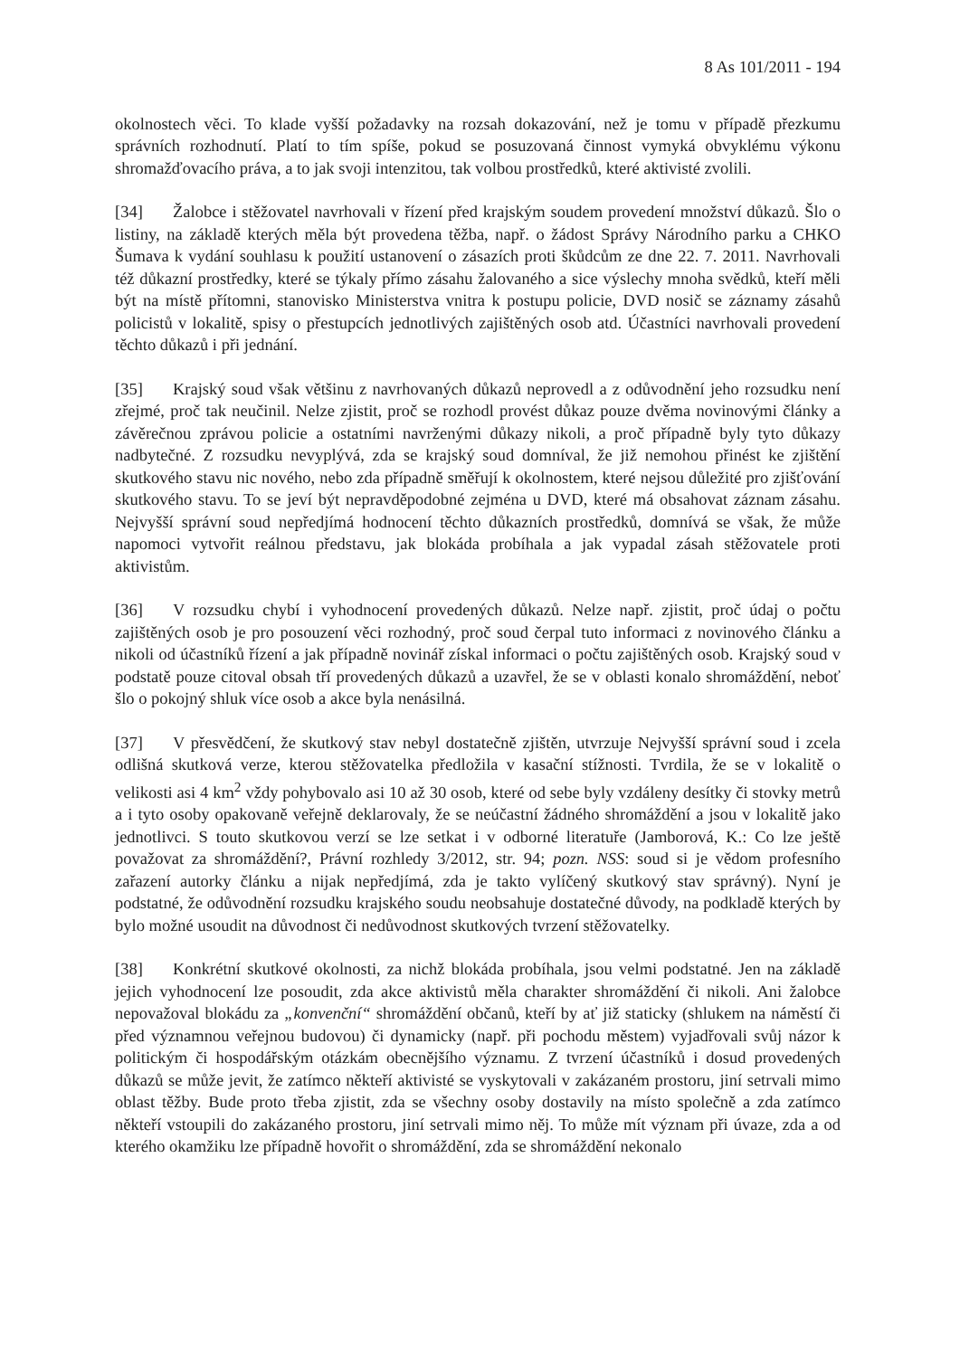8 As 101/2011 - 194
okolnostech věci. To klade vyšší požadavky na rozsah dokazování, než je tomu v případě přezkumu správních rozhodnutí. Platí to tím spíše, pokud se posuzovaná činnost vymyká obvyklému výkonu shromažďovacího práva, a to jak svoji intenzitou, tak volbou prostředků, které aktivisté zvolili.
[34] Žalobce i stěžovatel navrhovali v řízení před krajským soudem provedení množství důkazů. Šlo o listiny, na základě kterých měla být provedena těžba, např. o žádost Správy Národního parku a CHKO Šumava k vydání souhlasu k použití ustanovení o zásazích proti škůdcům ze dne 22. 7. 2011. Navrhovali též důkazní prostředky, které se týkaly přímo zásahu žalovaného a sice výslechy mnoha svědků, kteří měli být na místě přítomni, stanovisko Ministerstva vnitra k postupu policie, DVD nosič se záznamy zásahů policistů v lokalitě, spisy o přestupcích jednotlivých zajištěných osob atd. Účastníci navrhovali provedení těchto důkazů i při jednání.
[35] Krajský soud však většinu z navrhovaných důkazů neprovedl a z odůvodnění jeho rozsudku není zřejmé, proč tak neučinil. Nelze zjistit, proč se rozhodl provést důkaz pouze dvěma novinovými články a závěrečnou zprávou policie a ostatními navrženými důkazy nikoli, a proč případně byly tyto důkazy nadbytečné. Z rozsudku nevyplývá, zda se krajský soud domníval, že již nemohou přinést ke zjištění skutkového stavu nic nového, nebo zda případně směřují k okolnostem, které nejsou důležité pro zjišťování skutkového stavu. To se jeví být nepravděpodobné zejména u DVD, které má obsahovat záznam zásahu. Nejvyšší správní soud nepředjímá hodnocení těchto důkazních prostředků, domnívá se však, že může napomoci vytvořit reálnou představu, jak blokáda probíhala a jak vypadal zásah stěžovatele proti aktivistům.
[36] V rozsudku chybí i vyhodnocení provedených důkazů. Nelze např. zjistit, proč údaj o počtu zajištěných osob je pro posouzení věci rozhodný, proč soud čerpal tuto informaci z novinového článku a nikoli od účastníků řízení a jak případně novinář získal informaci o počtu zajištěných osob. Krajský soud v podstatě pouze citoval obsah tří provedených důkazů a uzavřel, že se v oblasti konalo shromáždění, neboť šlo o pokojný shluk více osob a akce byla nenásilná.
[37] V přesvědčení, že skutkový stav nebyl dostatečně zjištěn, utvrzuje Nejvyšší správní soud i zcela odlišná skutková verze, kterou stěžovatelka předložila v kasační stížnosti. Tvrdila, že se v lokalitě o velikosti asi 4 km<sup>2</sup> vždy pohybovalo asi 10 až 30 osob, které od sebe byly vzdáleny desítky či stovky metrů a i tyto osoby opakovaně veřejně deklarovaly, že se neúčastní žádného shromáždění a jsou v lokalitě jako jednotlivci. S touto skutkovou verzí se lze setkat i v odborné literatuře (Jamborová, K.: Co lze ještě považovat za shromáždění?, Právní rozhledy 3/2012, str. 94; pozn. NSS: soud si je vědom profesního zařazení autorky článku a nijak nepředjímá, zda je takto vylíčený skutkový stav správný). Nyní je podstatné, že odůvodnění rozsudku krajského soudu neobsahuje dostatečné důvody, na podkladě kterých by bylo možné usoudit na důvodnost či nedůvodnost skutkových tvrzení stěžovatelky.
[38] Konkrétní skutkové okolnosti, za nichž blokáda probíhala, jsou velmi podstatné. Jen na základě jejich vyhodnocení lze posoudit, zda akce aktivistů měla charakter shromáždění či nikoli. Ani žalobce nepovažoval blokádu za „konvenční“ shromáždění občanů, kteří by ať již staticky (shlukem na náměstí či před významnou veřejnou budovou) či dynamicky (např. při pochodu městem) vyjadřovali svůj názor k politickým či hospodářským otázkám obecnějšího významu. Z tvrzení účastníků i dosud provedených důkazů se může jevit, že zatímco někteří aktivisté se vyskytovali v zakázaném prostoru, jiní setrvali mimo oblast těžby. Bude proto třeba zjistit, zda se všechny osoby dostavily na místo společně a zda zatímco někteří vstoupili do zakázaného prostoru, jiní setrvali mimo něj. To může mít význam při úvaze, zda a od kterého okamžiku lze případně hovořit o shromáždění, zda se shromáždění nekonalo